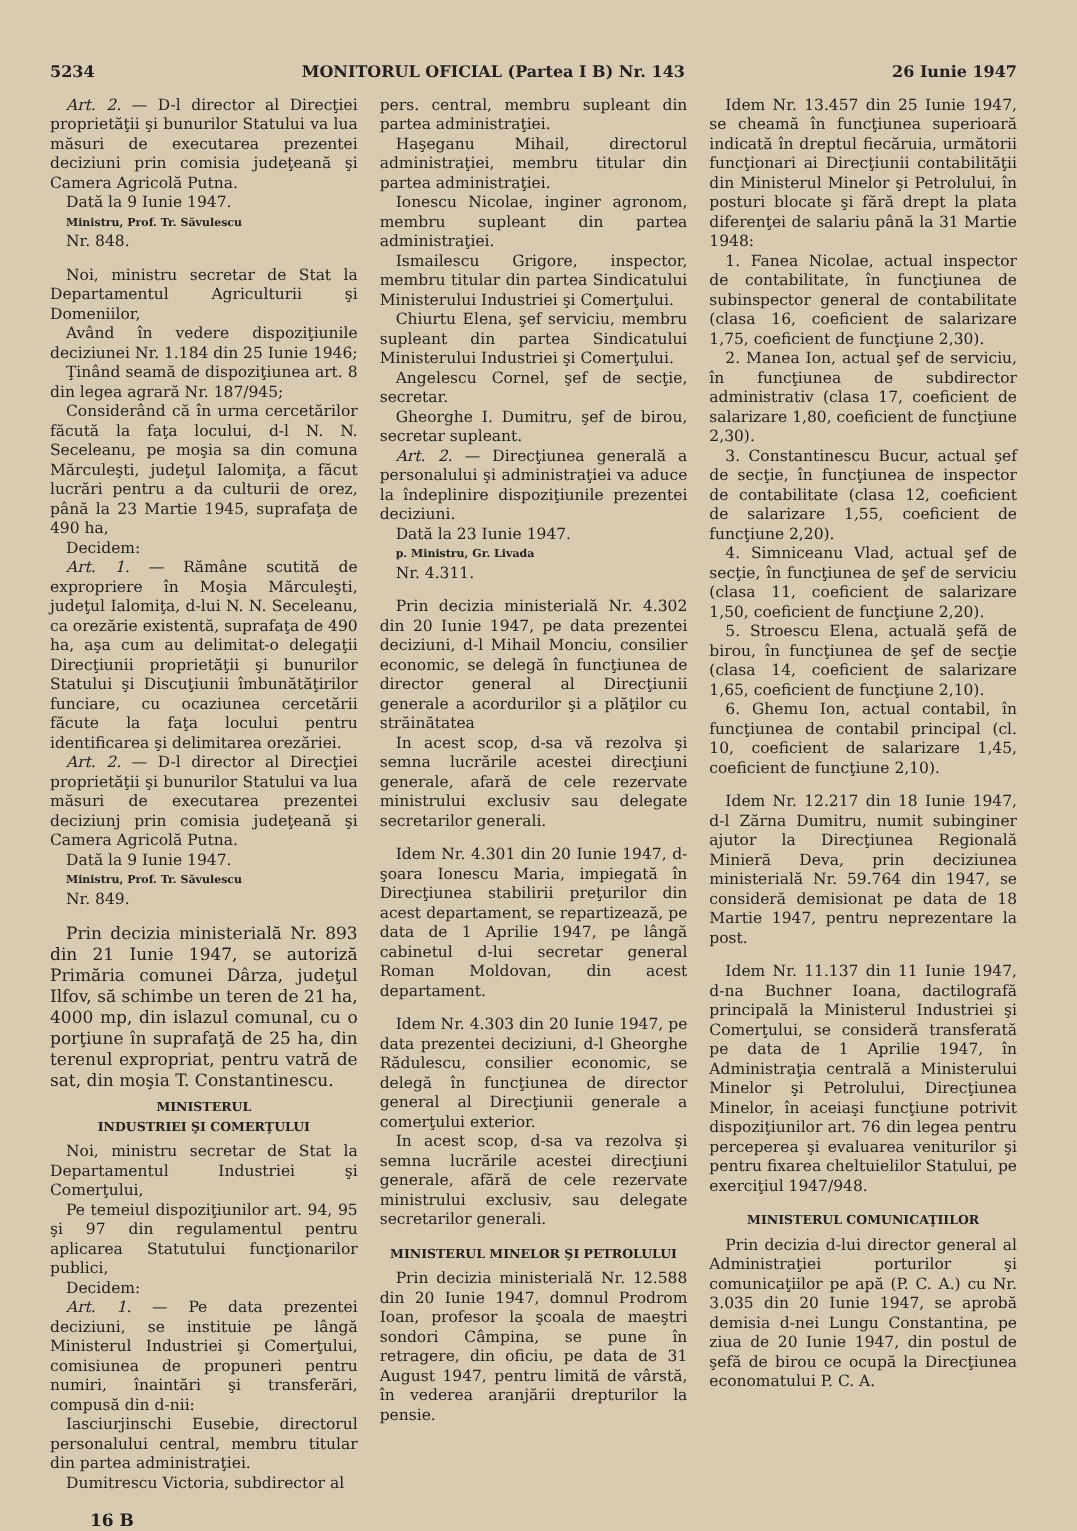5234 MONITORUL OFICIAL (Partea I B) Nr. 143 26 Iunie 1947
Art. 2. — D-l director al Direcţiei proprietăţii şi bunurilor Statului va lua măsuri de executarea prezentei deciziuni prin comisia judeţeană şi Camera Agricolă Putna.
Dată la 9 Iunie 1947.
Ministru, Prof. Tr. Săvulescu
Nr. 848.
Noi, ministru secretar de Stat la Departamentul Agriculturii şi Domeniilor,
Având în vedere dispoziţiunile deciziunei Nr. 1.184 din 25 Iunie 1946;
Ţinând seamă de dispoziţiunea art. 8 din legea agrară Nr. 187/945;
Considerând că în urma cercetărilor făcută la faţa locului, d-l N. N. Seceleanu, pe moşia sa din comuna Mărculeşti, judeţul Ialomiţa, a făcut lucrări pentru a da culturii de orez, până la 23 Martie 1945, suprafaţa de 490 ha,
Decidem:
Art. 1. — Rămâne scutită de expropriere în Moşia Mărculeşti, judeţul Ialomiţa, d-lui N. N. Seceleanu, ca orezărie existentă, suprafaţa de 490 ha, aşa cum au delimitat-o delegaţii Direcţiunii proprietăţii şi bunurilor Statului şi Discuţiunii îmbunătăţirilor funciare, cu ocaziunea cercetării făcute la faţa locului pentru identificarea şi delimitarea orezăriei.
Art. 2. — D-l director al Direcţiei proprietăţii şi bunurilor Statului va lua măsuri de executarea prezentei deciziunj prin comisia judeţeană şi Camera Agricolă Putna.
Dată la 9 Iunie 1947.
Ministru, Prof. Tr. Săvulescu
Nr. 849.
Prin decizia ministerială Nr. 893 din 21 Iunie 1947, se autoriză Primăria comunei Dârza, judeţul Ilfov, să schimbe un teren de 21 ha, 4000 mp, din islazul comunal, cu o porţiune în suprafaţă de 25 ha, din terenul expropriat, pentru vatră de sat, din moşia T. Constantinescu.
MINISTERUL
INDUSTRIEI ŞI COMERŢULUI
Noi, ministru secretar de Stat la Departamentul Industriei şi Comerţului,
Pe temeiul dispoziţiunilor art. 94, 95 şi 97 din regulamentul pentru aplicarea Statutului funcţionarilor publici,
Decidem:
Art. 1. — Pe data prezentei deciziuni, se instituie pe lângă Ministerul Industriei şi Comerţului, comisiunea de propuneri pentru numiri, înaintări şi transferări, compusă din d-nii:
Iasciurjinschi Eusebie, directorul personalului central, membru titular din partea administraţiei.
Dumitrescu Victoria, subdirector al
pers. central, membru supleant din partea administraţiei.
Haşeganu Mihail, directorul administraţiei, membru titular din partea administraţiei.
Ionescu Nicolae, inginer agronom, membru supleant din partea administraţiei.
Ismailescu Grigore, inspector, membru titular din partea Sindicatului Ministerului Industriei şi Comerţului.
Chiurtu Elena, şef serviciu, membru supleant din partea Sindicatului Ministerului Industriei şi Comerţului.
Angelescu Cornel, şef de secţie, secretar.
Gheorghe I. Dumitru, şef de birou, secretar supleant.
Art. 2. — Direcţiunea generală a personalului şi administraţiei va aduce la îndeplinire dispoziţiunile prezentei deciziuni.
Dată la 23 Iunie 1947.
p. Ministru, Gr. Livada
Nr. 4.311.
Prin decizia ministerială Nr. 4.302 din 20 Iunie 1947, pe data prezentei deciziuni, d-l Mihail Monciu, consilier economic, se delegă în funcţiunea de director general al Direcţiunii generale a acordurilor şi a plăţilor cu străinătatea
In acest scop, d-sa vă rezolva şi semna lucrările acestei direcţiuni generale, afară de cele rezervate ministrului exclusiv sau delegate secretarilor generali.
Idem Nr. 4.301 din 20 Iunie 1947, d-şoara Ionescu Maria, impiegată în Direcţiunea stabilirii preţurilor din acest departament, se repartizează, pe data de 1 Aprilie 1947, pe lângă cabinetul d-lui secretar general Roman Moldovan, din acest departament.
Idem Nr. 4.303 din 20 Iunie 1947, pe data prezentei deciziuni, d-l Gheorghe Rădulescu, consilier economic, se delegă în funcţiunea de director general al Direcţiunii generale a comerţului exterior.
In acest scop, d-sa va rezolva şi semna lucrările acestei direcţiuni generale, afără de cele rezervate ministrului exclusiv, sau delegate secretarilor generali.
MINISTERUL MINELOR ŞI PETROLULUI
Prin decizia ministerială Nr. 12.588 din 20 Iunie 1947, domnul Prodrom Ioan, profesor la şcoala de maeştri sondori Câmpina, se pune în retragere, din oficiu, pe data de 31 August 1947, pentru limită de vârstă, în vederea aranjării drepturilor la pensie.
Idem Nr. 13.457 din 25 Iunie 1947, se cheamă în funcţiunea superioară indicată în dreptul fiecăruia, următorii funcţionari ai Direcţiunii contabilităţii din Ministerul Minelor şi Petrolului, în posturi blocate şi fără drept la plata diferenţei de salariu până la 31 Martie 1948:
1. Fanea Nicolae, actual inspector de contabilitate, în funcţiunea de subinspector general de contabilitate (clasa 16, coeficient de salarizare 1,75, coeficient de funcţiune 2,30).
2. Manea Ion, actual şef de serviciu, în funcţiunea de subdirector administrativ (clasa 17, coeficient de salarizare 1,80, coeficient de funcţiune 2,30).
3. Constantinescu Bucur, actual şef de secţie, în funcţiunea de inspector de contabilitate (clasa 12, coeficient de salarizare 1,55, coeficient de funcţiune 2,20).
4. Simniceanu Vlad, actual şef de secţie, în funcţiunea de şef de serviciu (clasa 11, coeficient de salarizare 1,50, coeficient de funcţiune 2,20).
5. Stroescu Elena, actuală şefă de birou, în funcţiunea de şef de secţie (clasa 14, coeficient de salarizare 1,65, coeficient de funcţiune 2,10).
6. Ghemu Ion, actual contabil, în funcţiunea de contabil principal (cl. 10, coeficient de salarizare 1,45, coeficient de funcţiune 2,10).
Idem Nr. 12.217 din 18 Iunie 1947, d-l Zărna Dumitru, numit subinginer ajutor la Direcţiunea Regională Minieră Deva, prin deciziunea ministerială Nr. 59.764 din 1947, se consideră demisionat pe data de 18 Martie 1947, pentru neprezentare la post.
Idem Nr. 11.137 din 11 Iunie 1947, d-na Buchner Ioana, dactilografă principală la Ministerul Industriei şi Comerţului, se consideră transferată pe data de 1 Aprilie 1947, în Administraţia centrală a Ministerului Minelor şi Petrolului, Direcţiunea Minelor, în aceiaşi funcţiune potrivit dispoziţiunilor art. 76 din legea pentru perceperea şi evaluarea veniturilor şi pentru fixarea cheltuielilor Statului, pe exerciţiul 1947/948.
MINISTERUL COMUNICAŢIILOR
Prin decizia d-lui director general al Administraţiei porturilor şi comunicaţiilor pe apă (P. C. A.) cu Nr. 3.035 din 20 Iunie 1947, se aprobă demisia d-nei Lungu Constantina, pe ziua de 20 Iunie 1947, din postul de şefă de birou ce ocupă la Direcţiunea economatului P. C. A.
16 B